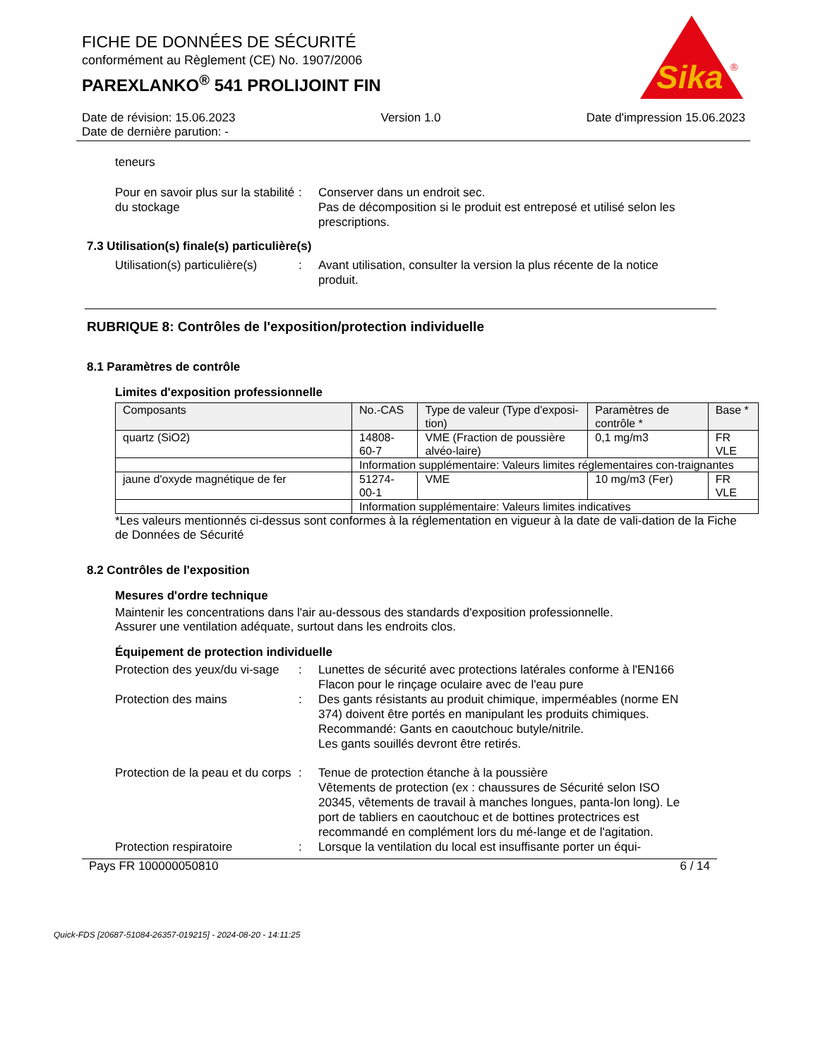Sika
®
FICHE DE DONNÉES DE SÉCURITÉ
conformément au Règlement (CE) No. 1907/2006
PAREXLANKO<sup>®</sup> 541 PROLIJOINT FIN
Date de révision: 15.06.2023 Version 1.0 Date d'impression 15.06.2023
Date de dernière parution: -
teneurs
Pour en savoir plus sur la stabilité du stockage
: Conserver dans un endroit sec.
Pas de décomposition si le produit est entreposé et utilisé selon les prescriptions.
7.3 Utilisation(s) finale(s) particulière(s)
Utilisation(s) particulière(s)
: Avant utilisation, consulter la version la plus récente de la notice produit.
RUBRIQUE 8: Contrôles de l'exposition/protection individuelle
8.1 Paramètres de contrôle
Limites d'exposition professionnelle
| Composants | No.-CAS | Type de valeur (Type d'exposi-tion) | Paramètres de contrôle * | Base * |
| quartz (SiO2) | 14808-60-7 | VME (Fraction de poussière alvéo-laire) | 0,1 mg/m3 | FR VLE |
| | Information supplémentaire: Valeurs limites réglementaires con-traignantes | | | |
| jaune d'oxyde magnétique de fer | 51274-00-1 | VME | 10 mg/m3 (Fer) | FR VLE |
| | Information supplémentaire: Valeurs limites indicatives | | | |
*Les valeurs mentionnés ci-dessus sont conformes à la réglementation en vigueur à la date de vali-dation de la Fiche de Données de Sécurité
8.2 Contrôles de l'exposition
Mesures d'ordre technique
Maintenir les concentrations dans l'air au-dessous des standards d'exposition professionnelle.
Assurer une ventilation adéquate, surtout dans les endroits clos.
Équipement de protection individuelle
Protection des yeux/du vi-sage
: Lunettes de sécurité avec protections latérales conforme à l'EN166
Flacon pour le rinçage oculaire avec de l'eau pure
Protection des mains : Des gants résistants au produit chimique, imperméables (norme EN 374) doivent être portés en manipulant les produits chimiques.
Recommandé: Gants en caoutchouc butyle/nitrile.
Les gants souillés devront être retirés.
Protection de la peau et du corps
: Tenue de protection étanche à la poussière
Vêtements de protection (ex : chaussures de Sécurité selon ISO 20345, vêtements de travail à manches longues, panta-lon long). Le port de tabliers en caoutchouc et de bottines protectrices est recommandé en complément lors du mé-lange et de l'agitation.
Protection respiratoire : Lorsque la ventilation du local est insuffisante porter un équi-
Pays FR 100000050810 6 / 14
Quick-FDS [20687-51084-26357-019215] - 2024-08-20 - 14:11:25